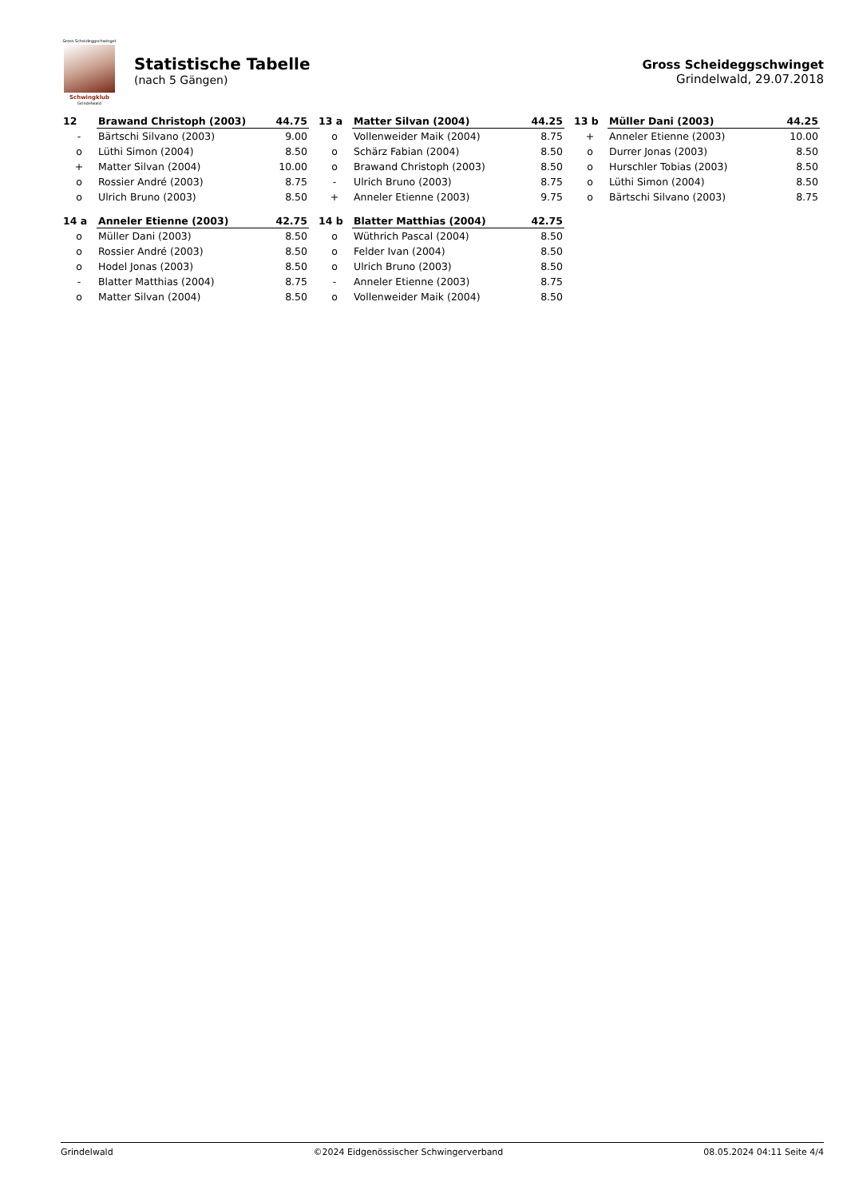Gross Scheideggschwinget
Schwingklub
Grindelwald
Statistische Tabelle
(nach 5 Gängen)
Gross Scheideggschwinget
Grindelwald, 29.07.2018
| 12 | Brawand Christoph (2003) | 44.75 |
| --- | --- | --- |
| - | Bärtschi Silvano (2003) | 9.00 |
| o | Lüthi Simon (2004) | 8.50 |
| + | Matter Silvan (2004) | 10.00 |
| o | Rossier André (2003) | 8.75 |
| o | Ulrich Bruno (2003) | 8.50 |
| 13 a | Matter Silvan (2004) | 44.25 |
| --- | --- | --- |
| o | Vollenweider Maik (2004) | 8.75 |
| o | Schärz Fabian (2004) | 8.50 |
| o | Brawand Christoph (2003) | 8.50 |
| - | Ulrich Bruno (2003) | 8.75 |
| + | Anneler Etienne (2003) | 9.75 |
| 13 b | Müller Dani (2003) | 44.25 |
| --- | --- | --- |
| + | Anneler Etienne (2003) | 10.00 |
| o | Durrer Jonas (2003) | 8.50 |
| o | Hurschler Tobias (2003) | 8.50 |
| o | Lüthi Simon (2004) | 8.50 |
| o | Bärtschi Silvano (2003) | 8.75 |
| 14 a | Anneler Etienne (2003) | 42.75 |
| --- | --- | --- |
| o | Müller Dani (2003) | 8.50 |
| o | Rossier André (2003) | 8.50 |
| o | Hodel Jonas (2003) | 8.50 |
| - | Blatter Matthias (2004) | 8.75 |
| o | Matter Silvan (2004) | 8.50 |
| 14 b | Blatter Matthias (2004) | 42.75 |
| --- | --- | --- |
| o | Wüthrich Pascal (2004) | 8.50 |
| o | Felder Ivan (2004) | 8.50 |
| o | Ulrich Bruno (2003) | 8.50 |
| - | Anneler Etienne (2003) | 8.75 |
| o | Vollenweider Maik (2004) | 8.50 |
Grindelwald ©2024 Eidgenössischer Schwingerverband 08.05.2024 04:11 Seite 4/4